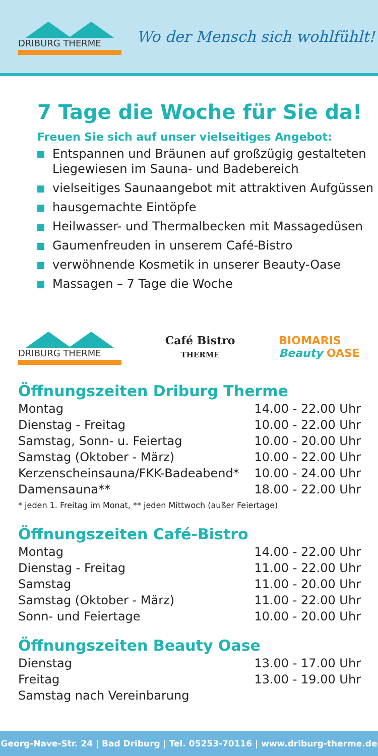DRIBURG THERME
Wo der Mensch sich wohlfühlt!
7 Tage die Woche für Sie da!
Freuen Sie sich auf unser vielseitiges Angebot:
Entspannen und Bräunen auf großzügig gestalteten Liegewiesen im Sauna- und Badebereich
vielseitiges Saunaangebot mit attraktiven Aufgüssen
hausgemachte Eintöpfe
Heilwasser- und Thermalbecken mit Massagedüsen
Gaumenfreuden in unserem Café-Bistro
verwöhnende Kosmetik in unserer Beauty-Oase
Massagen – 7 Tage die Woche
DRIBURG THERME
Café Bistro
THERME
BIOMARIS
Beauty OASE
Öffnungszeiten Driburg Therme
| Montag | 14.00 - 22.00 Uhr |
| Dienstag - Freitag | 10.00 - 22.00 Uhr |
| Samstag, Sonn- u. Feiertag | 10.00 - 20.00 Uhr |
| Samstag (Oktober - März) | 10.00 - 22.00 Uhr |
| Kerzenscheinsauna/FKK-Badeabend* | 10.00 - 24.00 Uhr |
| Damensauna** | 18.00 - 22.00 Uhr |
* jeden 1. Freitag im Monat, ** jeden Mittwoch (außer Feiertage)
Öffnungszeiten Café-Bistro
| Montag | 14.00 - 22.00 Uhr |
| Dienstag - Freitag | 11.00 - 22.00 Uhr |
| Samstag | 11.00 - 20.00 Uhr |
| Samstag (Oktober - März) | 11.00 - 22.00 Uhr |
| Sonn- und Feiertage | 10.00 - 20.00 Uhr |
Öffnungszeiten Beauty Oase
| Dienstag | 13.00 - 17.00 Uhr |
| Freitag | 13.00 - 19.00 Uhr |
| Samstag nach Vereinbarung | |
Georg-Nave-Str. 24 | Bad Driburg | Tel. 05253-70116 | www.driburg-therme.de